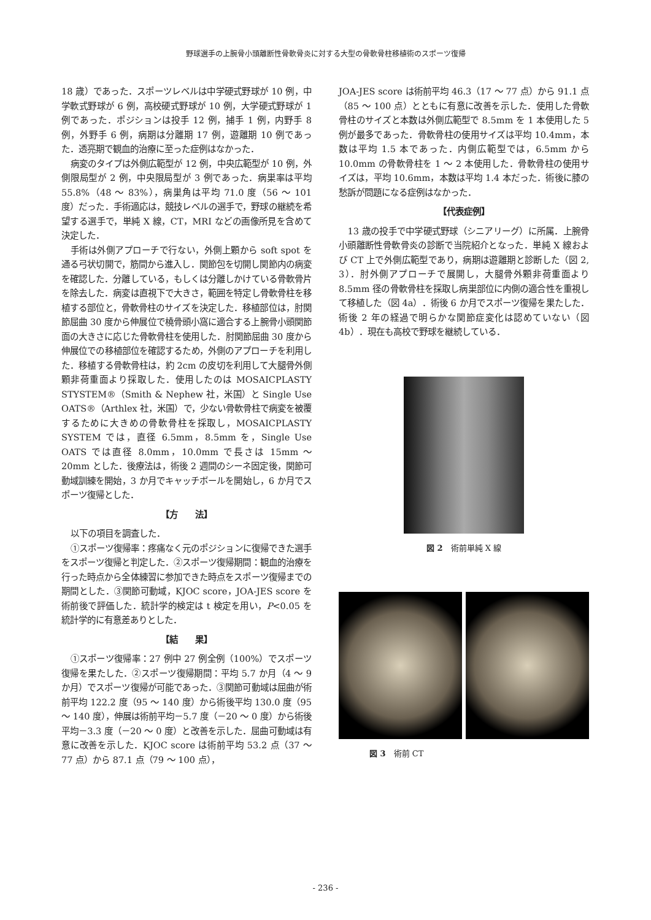野球選手の上腕骨小頭離断性骨軟骨炎に対する大型の骨軟骨柱移植術のスポーツ復帰
18 歳）であった．スポーツレベルは中学硬式野球が 10 例，中学軟式野球が 6 例，高校硬式野球が 10 例，大学硬式野球が 1 例であった．ポジションは投手 12 例，捕手 1 例，内野手 8 例，外野手 6 例，病期は分離期 17 例，遊離期 10 例であった．透亮期で観血的治療に至った症例はなかった．
病変のタイプは外側広範型が 12 例，中央広範型が 10 例，外側限局型が 2 例，中央限局型が 3 例であった．病巣率は平均 55.8%（48 ～ 83%），病巣角は平均 71.0 度（56 ～ 101 度）だった．手術適応は，競技レベルの選手で，野球の継続を希望する選手で，単純 X 線，CT，MRI などの画像所見を含めて決定した．
手術は外側アプローチで行ない，外側上顆から soft spot を通る弓状切開で，筋間から進入し．関節包を切開し関節内の病変を確認した．分離している，もしくは分離しかけている骨軟骨片を除去した．病変は直視下で大きさ，範囲を特定し骨軟骨柱を移植する部位と，骨軟骨柱のサイズを決定した．移植部位は，肘関節屈曲 30 度から伸展位で橈骨頭小窩に適合する上腕骨小頭関節面の大きさに応じた骨軟骨柱を使用した．肘関節屈曲 30 度から伸展位での移植部位を確認するため，外側のアプローチを利用した．移植する骨軟骨柱は，約 2cm の皮切を利用して大腿骨外側顆非荷重面より採取した．使用したのは MOSAICPLASTY STYSTEM®（Smith & Nephew 社，米国）と Single Use OATS®（Arthlex 社，米国）で，少ない骨軟骨柱で病変を被覆するために大きめの骨軟骨柱を採取し，MOSAICPLASTY SYSTEM では，直径 6.5mm，8.5mm を，Single Use OATS では直径 8.0mm，10.0mm で長さは 15mm ～ 20mm とした．後療法は，術後 2 週間のシーネ固定後，関節可動域訓練を開始，3 か月でキャッチボールを開始し，6 か月でスポーツ復帰とした．
【方　　法】
以下の項目を調査した．
①スポーツ復帰率：疼痛なく元のポジションに復帰できた選手をスポーツ復帰と判定した．②スポーツ復帰期間：観血的治療を行った時点から全体練習に参加できた時点をスポーツ復帰までの期間とした．③関節可動域，KJOC score，JOA-JES score を術前後で評価した．統計学的検定は t 検定を用い，P<0.05 を統計学的に有意差ありとした．
【結　　果】
①スポーツ復帰率：27 例中 27 例全例（100%）でスポーツ復帰を果たした．②スポーツ復帰期間：平均 5.7 か月（4 ～ 9 か月）でスポーツ復帰が可能であった．③関節可動域は屈曲が術前平均 122.2 度（95 ～ 140 度）から術後平均 130.0 度（95 ～ 140 度），伸展は術前平均－5.7 度（－20 ～ 0 度）から術後平均－3.3 度（－20 ～ 0 度）と改善を示した．屈曲可動域は有意に改善を示した．KJOC score は術前平均 53.2 点（37 ～ 77 点）から 87.1 点（79 ～ 100 点），
JOA-JES score は術前平均 46.3（17 ～ 77 点）から 91.1 点（85 ～ 100 点）とともに有意に改善を示した．使用した骨軟骨柱のサイズと本数は外側広範型で 8.5mm を 1 本使用した 5 例が最多であった．骨軟骨柱の使用サイズは平均 10.4mm，本数は平均 1.5 本であった．内側広範型では，6.5mm から 10.0mm の骨軟骨柱を 1 ～ 2 本使用した．骨軟骨柱の使用サイズは，平均 10.6mm，本数は平均 1.4 本だった．術後に膝の愁訴が問題になる症例はなかった．
【代表症例】
13 歳の投手で中学硬式野球（シニアリーグ）に所属．上腕骨小頭離断性骨軟骨炎の診断で当院紹介となった．単純 X 線および CT 上で外側広範型であり，病期は遊離期と診断した（図 2, 3）．肘外側アプローチで展開し，大腿骨外顆非荷重面より 8.5mm 径の骨軟骨柱を採取し病巣部位に内側の適合性を重視して移植した（図 4a）．術後 6 か月でスポーツ復帰を果たした．術後 2 年の経過で明らかな関節症変化は認めていない（図 4b）．現在も高校で野球を継続している．
図 2　術前単純 X 線
図 3　術前 CT
- 236 -